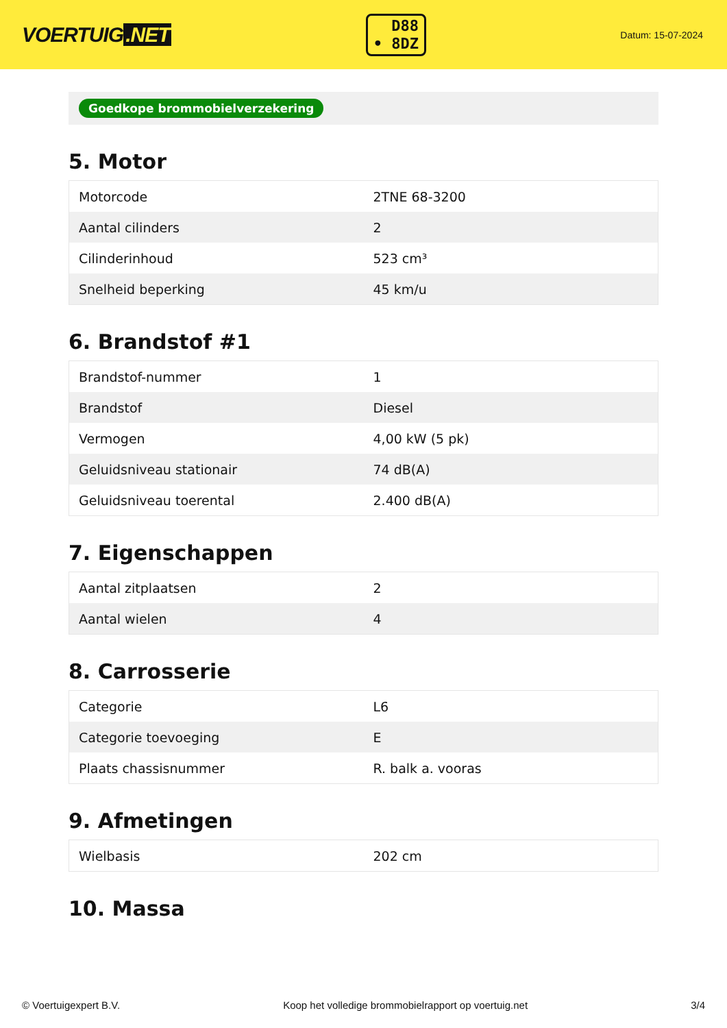VOERTUIG.NET
D88
• 8DZ
Datum: 15-07-2024
Goedkope brommobielverzekering
5. Motor
| Motorcode | 2TNE 68-3200 |
| Aantal cilinders | 2 |
| Cilinderinhoud | 523 cm³ |
| Snelheid beperking | 45 km/u |
6. Brandstof #1
| Brandstof-nummer | 1 |
| Brandstof | Diesel |
| Vermogen | 4,00 kW (5 pk) |
| Geluidsniveau stationair | 74 dB(A) |
| Geluidsniveau toerental | 2.400 dB(A) |
7. Eigenschappen
| Aantal zitplaatsen | 2 |
| Aantal wielen | 4 |
8. Carrosserie
| Categorie | L6 |
| Categorie toevoeging | E |
| Plaats chassisnummer | R. balk a. vooras |
9. Afmetingen
| Wielbasis | 202 cm |
10. Massa
© Voertuigexpert B.V. Koop het volledige brommobielrapport op voertuig.net 3/4